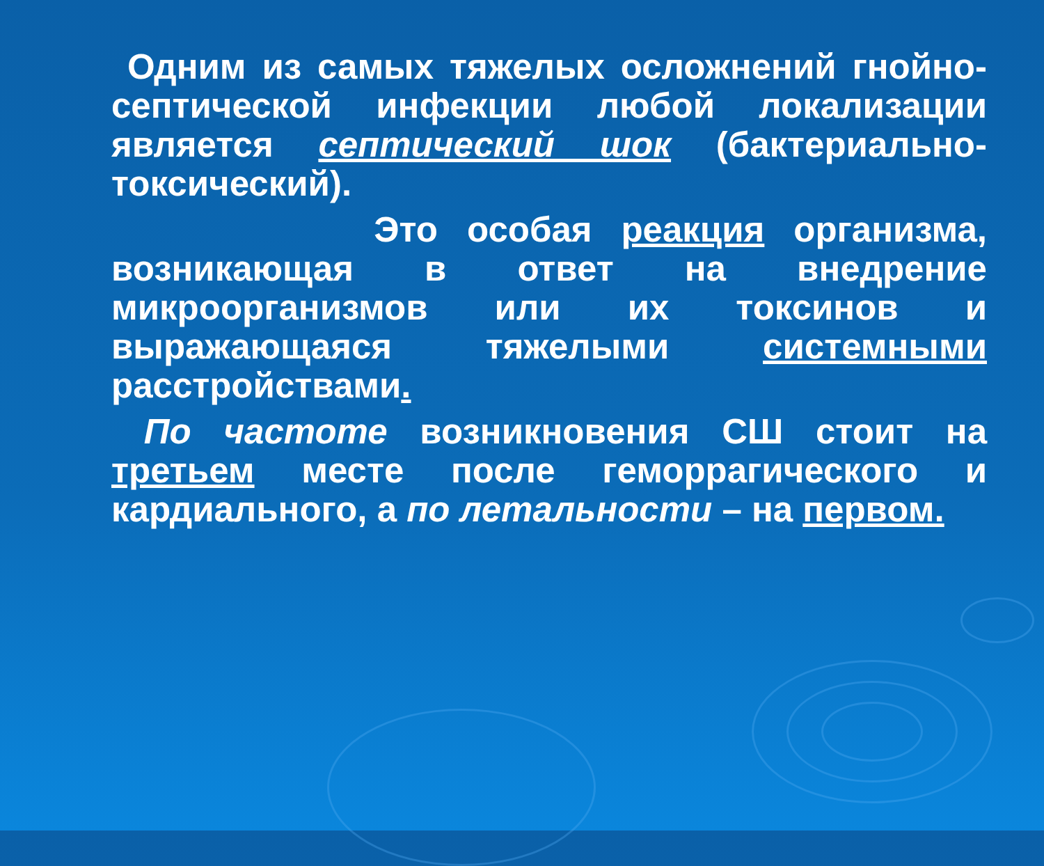Одним из самых тяжелых осложнений гнойно-септической инфекции любой локализации является септический шок (бактериально-токсический).
Это особая реакция организма, возникающая в ответ на внедрение микроорганизмов или их токсинов и выражающаяся тяжелыми системными расстройствами.
По частоте возникновения СШ стоит на третьем месте после геморрагического и кардиального, а по летальности – на первом.